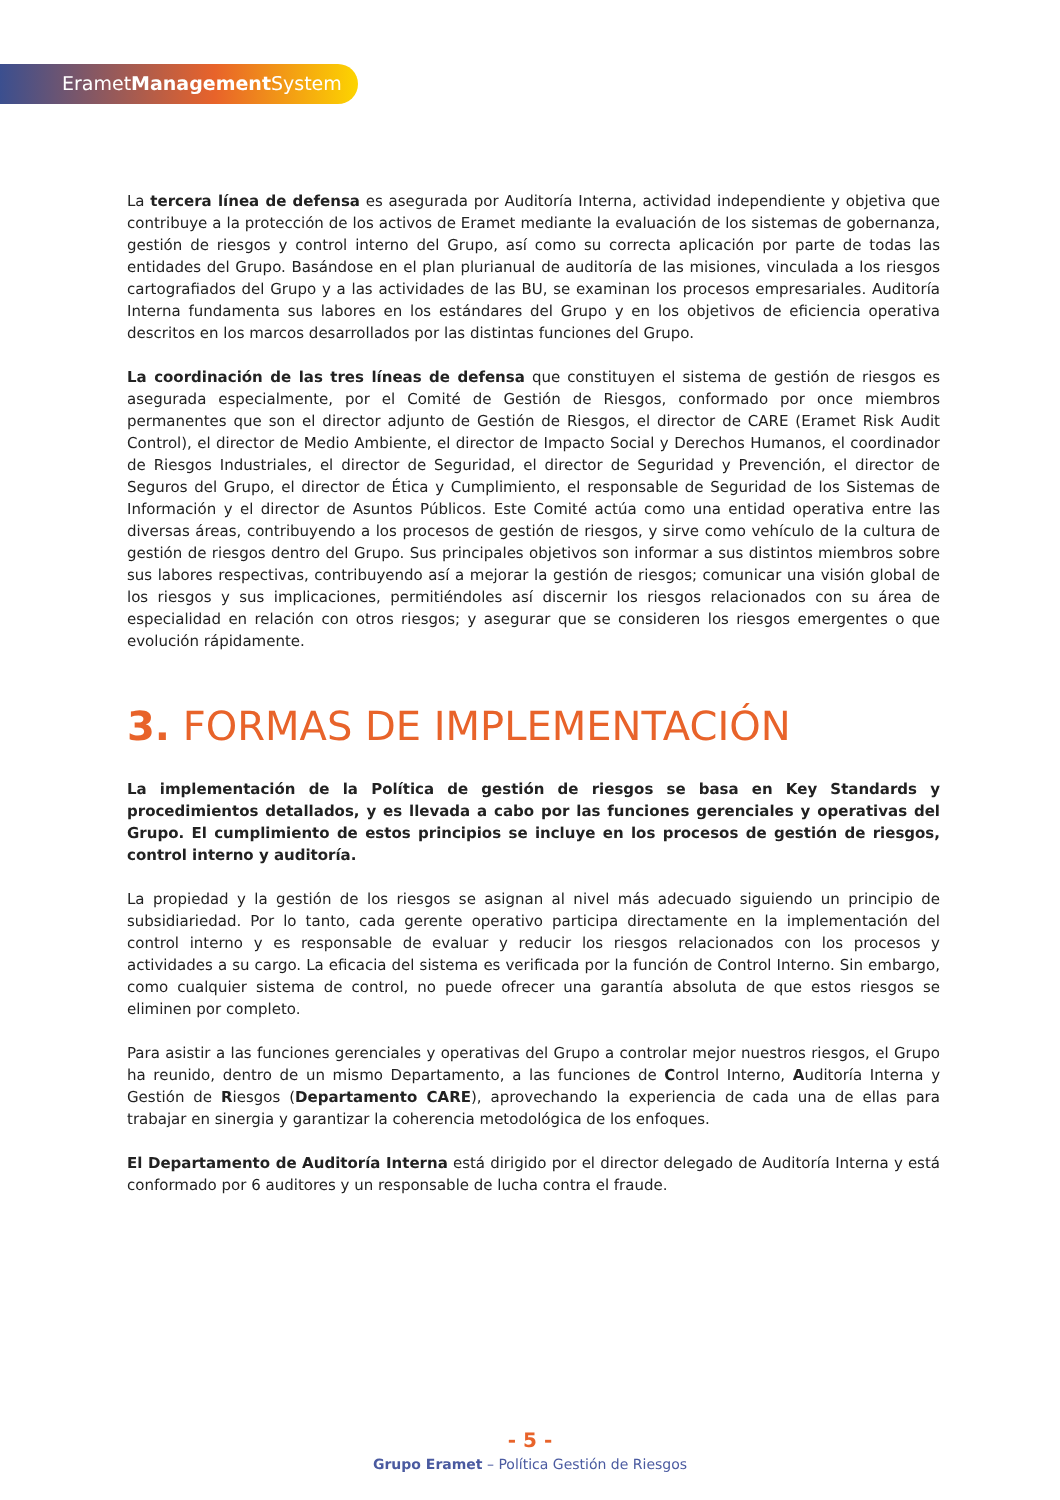ErametManagement System
La tercera línea de defensa es asegurada por Auditoría Interna, actividad independiente y objetiva que contribuye a la protección de los activos de Eramet mediante la evaluación de los sistemas de gobernanza, gestión de riesgos y control interno del Grupo, así como su correcta aplicación por parte de todas las entidades del Grupo. Basándose en el plan plurianual de auditoría de las misiones, vinculada a los riesgos cartografiados del Grupo y a las actividades de las BU, se examinan los procesos empresariales. Auditoría Interna fundamenta sus labores en los estándares del Grupo y en los objetivos de eficiencia operativa descritos en los marcos desarrollados por las distintas funciones del Grupo.
La coordinación de las tres líneas de defensa que constituyen el sistema de gestión de riesgos es asegurada especialmente, por el Comité de Gestión de Riesgos, conformado por once miembros permanentes que son el director adjunto de Gestión de Riesgos, el director de CARE (Eramet Risk Audit Control), el director de Medio Ambiente, el director de Impacto Social y Derechos Humanos, el coordinador de Riesgos Industriales, el director de Seguridad, el director de Seguridad y Prevención, el director de Seguros del Grupo, el director de Ética y Cumplimiento, el responsable de Seguridad de los Sistemas de Información y el director de Asuntos Públicos. Este Comité actúa como una entidad operativa entre las diversas áreas, contribuyendo a los procesos de gestión de riesgos, y sirve como vehículo de la cultura de gestión de riesgos dentro del Grupo. Sus principales objetivos son informar a sus distintos miembros sobre sus labores respectivas, contribuyendo así a mejorar la gestión de riesgos; comunicar una visión global de los riesgos y sus implicaciones, permitiéndoles así discernir los riesgos relacionados con su área de especialidad en relación con otros riesgos; y asegurar que se consideren los riesgos emergentes o que evolución rápidamente.
3. FORMAS DE IMPLEMENTACIÓN
La implementación de la Política de gestión de riesgos se basa en Key Standards y procedimientos detallados, y es llevada a cabo por las funciones gerenciales y operativas del Grupo. El cumplimiento de estos principios se incluye en los procesos de gestión de riesgos, control interno y auditoría.
La propiedad y la gestión de los riesgos se asignan al nivel más adecuado siguiendo un principio de subsidiariedad. Por lo tanto, cada gerente operativo participa directamente en la implementación del control interno y es responsable de evaluar y reducir los riesgos relacionados con los procesos y actividades a su cargo. La eficacia del sistema es verificada por la función de Control Interno. Sin embargo, como cualquier sistema de control, no puede ofrecer una garantía absoluta de que estos riesgos se eliminen por completo.
Para asistir a las funciones gerenciales y operativas del Grupo a controlar mejor nuestros riesgos, el Grupo ha reunido, dentro de un mismo Departamento, a las funciones de Control Interno, Auditoría Interna y Gestión de Riesgos (Departamento CARE), aprovechando la experiencia de cada una de ellas para trabajar en sinergia y garantizar la coherencia metodológica de los enfoques.
El Departamento de Auditoría Interna está dirigido por el director delegado de Auditoría Interna y está conformado por 6 auditores y un responsable de lucha contra el fraude.
- 5 -
Grupo Eramet – Política Gestión de Riesgos